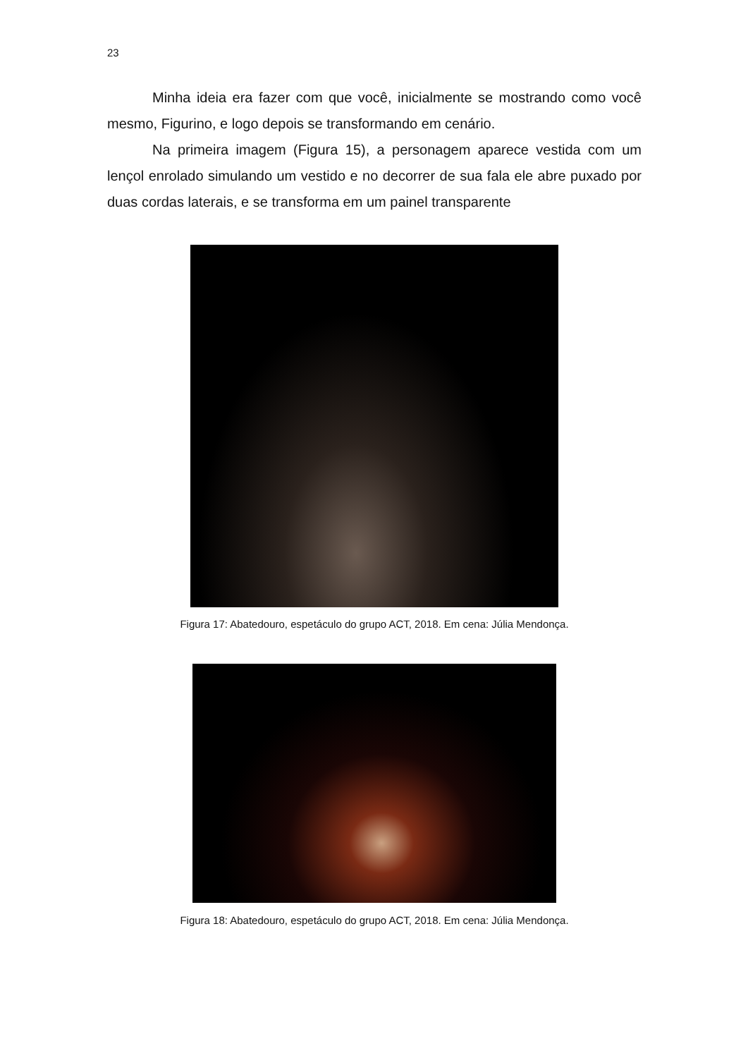23
Minha ideia era fazer com que você, inicialmente se mostrando como você mesmo, Figurino, e logo depois se transformando em cenário.
Na primeira imagem (Figura 15), a personagem aparece vestida com um lençol enrolado simulando um vestido e no decorrer de sua fala ele abre puxado por duas cordas laterais, e se transforma em um painel transparente
Figura 17: Abatedouro, espetáculo do grupo ACT, 2018. Em cena: Júlia Mendonça.
Figura 18: Abatedouro, espetáculo do grupo ACT, 2018. Em cena: Júlia Mendonça.